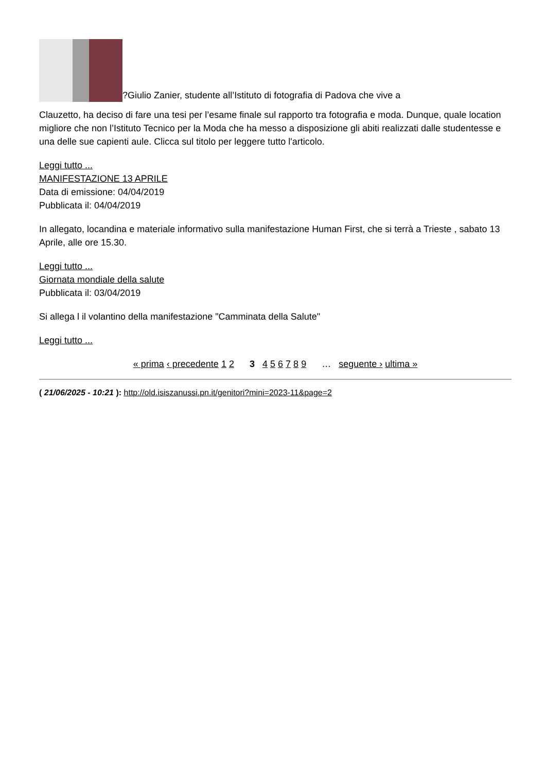?Giulio Zanier, studente all’Istituto di fotografia di Padova che vive a
Clauzetto, ha deciso di fare una tesi per l’esame finale sul rapporto tra fotografia e moda. Dunque, quale location migliore che non l’Istituto Tecnico per la Moda che ha messo a disposizione gli abiti realizzati dalle studentesse e una delle sue capienti aule. Clicca sul titolo per leggere tutto l'articolo.
Leggi tutto ...
MANIFESTAZIONE 13 APRILE
Data di emissione: 04/04/2019
Pubblicata il: 04/04/2019
In allegato, locandina e materiale informativo sulla manifestazione Human First, che si terrà a Trieste , sabato 13 Aprile, alle ore 15.30.
Leggi tutto ...
Giornata mondiale della salute
Pubblicata il: 03/04/2019
Si allega l il volantino della manifestazione "Camminata della Salute"
Leggi tutto ...
« prima ‹ precedente 1 2 3 4 5 6 7 8 9 … seguente › ultima »
( 21/06/2025 - 10:21 ): http://old.isiszanussi.pn.it/genitori?mini=2023-11&page=2